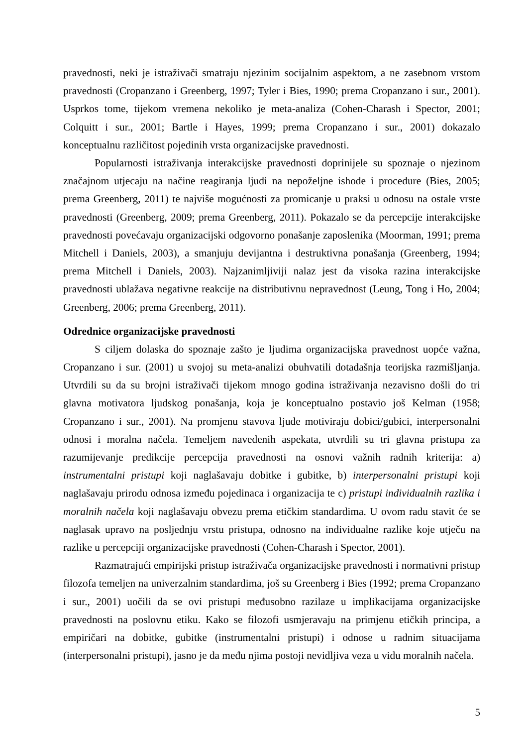pravednosti, neki je istraživači smatraju njezinim socijalnim aspektom, a ne zasebnom vrstom pravednosti (Cropanzano i Greenberg, 1997; Tyler i Bies, 1990; prema Cropanzano i sur., 2001). Usprkos tome, tijekom vremena nekoliko je meta-analiza (Cohen-Charash i Spector, 2001; Colquitt i sur., 2001; Bartle i Hayes, 1999; prema Cropanzano i sur., 2001) dokazalo konceptualnu različitost pojedinih vrsta organizacijske pravednosti.
Popularnosti istraživanja interakcijske pravednosti doprinijele su spoznaje o njezinom značajnom utjecaju na načine reagiranja ljudi na nepoželjne ishode i procedure (Bies, 2005; prema Greenberg, 2011) te najviše mogućnosti za promicanje u praksi u odnosu na ostale vrste pravednosti (Greenberg, 2009; prema Greenberg, 2011). Pokazalo se da percepcije interakcijske pravednosti povećavaju organizacijski odgovorno ponašanje zaposlenika (Moorman, 1991; prema Mitchell i Daniels, 2003), a smanjuju devijantna i destruktivna ponašanja (Greenberg, 1994; prema Mitchell i Daniels, 2003). Najzanimljiviji nalaz jest da visoka razina interakcijske pravednosti ublažava negativne reakcije na distributivnu nepravednost (Leung, Tong i Ho, 2004; Greenberg, 2006; prema Greenberg, 2011).
Odrednice organizacijske pravednosti
S ciljem dolaska do spoznaje zašto je ljudima organizacijska pravednost uopće važna, Cropanzano i sur. (2001) u svojoj su meta-analizi obuhvatili dotadašnja teorijska razmišljanja. Utvrdili su da su brojni istraživači tijekom mnogo godina istraživanja nezavisno došli do tri glavna motivatora ljudskog ponašanja, koja je konceptualno postavio još Kelman (1958; Cropanzano i sur., 2001). Na promjenu stavova ljude motiviraju dobici/gubici, interpersonalni odnosi i moralna načela. Temeljem navedenih aspekata, utvrdili su tri glavna pristupa za razumijevanje predikcije percepcija pravednosti na osnovi važnih radnih kriterija: a) instrumentalni pristupi koji naglašavaju dobitke i gubitke, b) interpersonalni pristupi koji naglašavaju prirodu odnosa između pojedinaca i organizacija te c) pristupi individualnih razlika i moralnih načela koji naglašavaju obvezu prema etičkim standardima. U ovom radu stavit će se naglasak upravo na posljednju vrstu pristupa, odnosno na individualne razlike koje utječu na razlike u percepciji organizacijske pravednosti (Cohen-Charash i Spector, 2001).
Razmatrajući empirijski pristup istraživača organizacijske pravednosti i normativni pristup filozofa temeljen na univerzalnim standardima, još su Greenberg i Bies (1992; prema Cropanzano i sur., 2001) uočili da se ovi pristupi međusobno razilaze u implikacijama organizacijske pravednosti na poslovnu etiku. Kako se filozofi usmjeravaju na primjenu etičkih principa, a empiričari na dobitke, gubitke (instrumentalni pristupi) i odnose u radnim situacijama (interpersonalni pristupi), jasno je da među njima postoji nevidljiva veza u vidu moralnih načela.
5